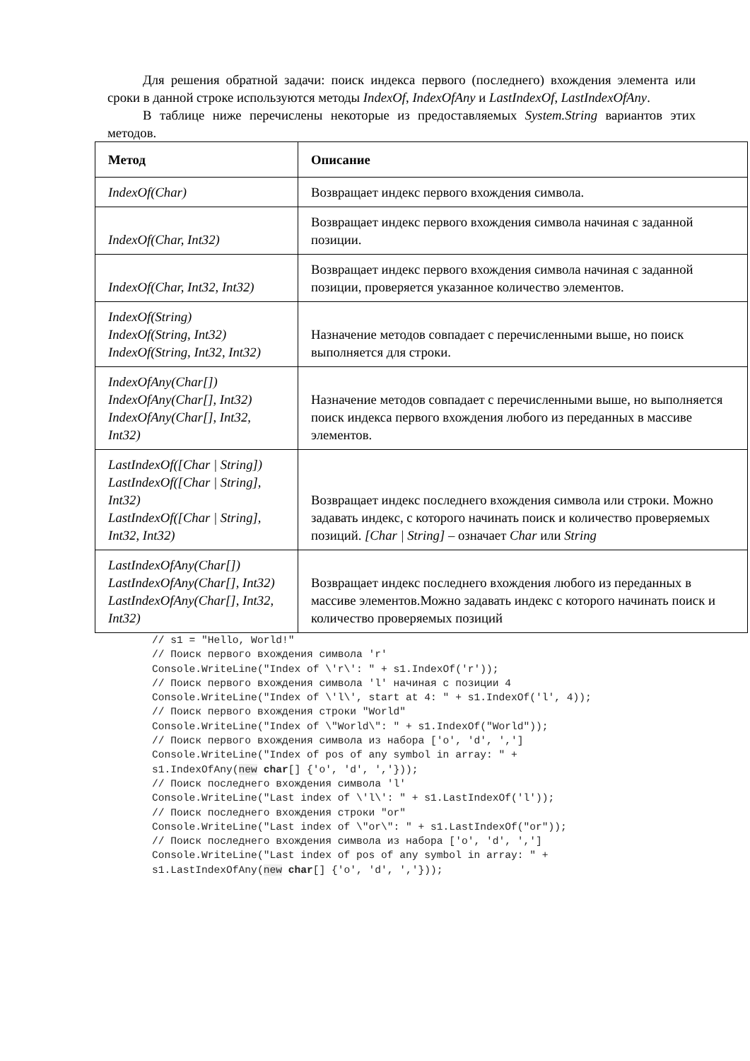Для решения обратной задачи: поиск индекса первого (последнего) вхождения элемента или сроки в данной строке используются методы IndexOf, IndexOfAny и LastIndexOf, LastIndexOfAny.
В таблице ниже перечислены некоторые из предоставляемых System.String вариантов этих методов.
| Метод | Описание |
| --- | --- |
| IndexOf(Char) | Возвращает индекс первого вхождения символа. |
| IndexOf(Char, Int32) | Возвращает индекс первого вхождения символа начиная с заданной позиции. |
| IndexOf(Char, Int32, Int32) | Возвращает индекс первого вхождения символа начиная с заданной позиции, проверяется указанное количество элементов. |
| IndexOf(String) IndexOf(String, Int32) IndexOf(String, Int32, Int32) | Назначение методов совпадает с перечисленными выше, но поиск выполняется для строки. |
| IndexOfAny(Char[]) IndexOfAny(Char[], Int32) IndexOfAny(Char[], Int32, Int32) | Назначение методов совпадает с перечисленными выше, но выполняется поиск индекса первого вхождения любого из переданных в массиве элементов. |
| LastIndexOf([Char / String]) LastIndexOf([Char / String], Int32) LastIndexOf([Char / String], Int32, Int32) | Возвращает индекс последнего вхождения символа или строки. Можно задавать индекс, с которого начинать поиск и количество проверяемых позиций. [Char / String] – означает Char или String |
| LastIndexOfAny(Char[]) LastIndexOfAny(Char[], Int32) LastIndexOfAny(Char[], Int32, Int32) | Возвращает индекс последнего вхождения любого из переданных в массиве элементов.Можно задавать индекс с которого начинать поиск и количество проверяемых позиций |
// s1 = "Hello, World!"
// Поиск первого вхождения символа 'r'
Console.WriteLine("Index of \'r\': " + s1.IndexOf('r'));
// Поиск первого вхождения символа 'l' начиная с позиции 4
Console.WriteLine("Index of \'l\', start at 4: " + s1.IndexOf('l', 4));
// Поиск первого вхождения строки "World"
Console.WriteLine("Index of \"World\": " + s1.IndexOf("World"));
// Поиск первого вхождения символа из набора ['o', 'd', ',']
Console.WriteLine("Index of pos of any symbol in array: " +
s1.IndexOfAny(new char[] {'o', 'd', ','}));
// Поиск последнего вхождения символа 'l'
Console.WriteLine("Last index of \'l\': " + s1.LastIndexOf('l'));
// Поиск последнего вхождения строки "or"
Console.WriteLine("Last index of \"or\": " + s1.LastIndexOf("or"));
// Поиск последнего вхождения символа из набора ['o', 'd', ',']
Console.WriteLine("Last index of pos of any symbol in array: " +
s1.LastIndexOfAny(new char[] {'o', 'd', ','}));